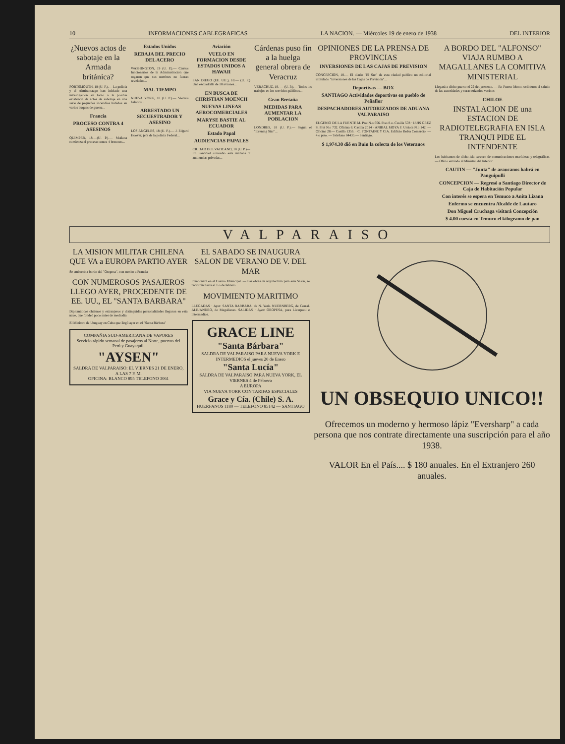10 INFORMACIONES CABLEGRAFICAS LA NACION. — Miércoles 19 de enero de 1938 DEL INTERIOR
¿Nuevos actos de sabotaje en la Armada británica?
PORTSMOUTH, 18 (U. P.).— La policía y el Almirantazgo han iniciado una investigación en torno a la posible existencia de actos de sabotaje en una serie de pequeños incendios habidos en varios buques de guerra...
Francia
PROCESO CONTRA 4 ASESINOS
QUIMPER, 18.—(U. P.).— Mañana comienza el proceso contra 4 bretones...
Estados Unidos
REBAJA DEL PRECIO DEL ACERO
WASHINGTON, 19 (U. P.).— Ciertos funcionarios de la Administración que rogaron que sus nombres no fueran revelados...
MAL TIEMPO
NUEVA YORK, 18 (U. P.).— Vientos helados...
ARRESTADO UN SECUESTRADOR Y ASESINO
LOS ANGELES, 18 (U. P.).— J. Edgard Hoover, jefe de la policía Federal...
Aviación
VUELO EN FORMACION DESDE ESTADOS UNIDOS A HAWAII
SAN DIEGO (EE. UU.), 18.— (U. P.) Una escuadrilla de 18 aviones...
EN BUSCA DE CHRISTIAN MOENCH
NUEVAS LINEAS AEROCOMERCIALES
MARYSE BASTIE AL ECUADOR
Estado Papal
AUDIENCIAS PAPALES
CIUDAD DEL VATICANO, 18 (U. P.)—Su Santidad concedió esta mañana 7 audiencias privadas...
Cárdenas puso fin a la huelga general obrera de Veracruz
VERACRUZ, 18. — (U. P.).— Todos los trabajos en los servicios públicos...
Gran Bretaña
MEDIDAS PARA AUMENTAR LA POBLACION
LONDRES, 18 (U. P.).— Según el "Evening Star"...
OPINIONES DE LA PRENSA DE PROVINCIAS
INVERSIONES DE LAS CAJAS DE PREVISION
CONCEPCION, 18.— El diario "El Sur" de esta ciudad publica un editorial intitulado "Inversiones de las Cajas de Previsión"...
Deportivas — BOX
SANTIAGO Actividades deportivas en pueblo de Peñaflor
DESPACHADORES AUTORIZADOS DE ADUANA VALPARAISO
EUGENIO DE LA FUENTE M. Prat N.o 656. Piso 8.o. Casilla 578 · LUIS GREZ S. Prat N.o 732. Oficina 8. Casilla 2014 · ANIBAL MOYA F. Urriola N.o 142. — Oficina 28.— Casilla 1356. · C. FONTAINE Y CIA. Edificio Bolsa Comercio. — 4.o piso. — Teléfono 84435.— Santiago.
$ 1,974.30 dió en Buin la colecta de los Veteranos
A BORDO DEL "ALFONSO" VIAJA RUMBO A MAGALLANES LA COMITIVA MINISTERIAL
Llegará a dicho puerto el 22 del presente. — En Puerto Montt recibieron el saludo de las autoridades y caracterizados vecinos
CHILOE
INSTALACION DE una ESTACION DE RADIOTELEGRAFIA EN ISLA TRANQUI PIDE EL INTENDENTE
Los habitantes de dicha isla carecen de comunicaciones marítimas y telegráficas. — Oficio enviado al Ministro del Interior
CAUTIN — "Junta" de araucanos habrá en Panguipulli
CONCEPCION — Regresó a Santiago Director de Caja de Habitación Popular
Con interés se espera en Temuco a Anita Lizana
Enfermo se encuentra Alcalde de Lautaro
Don Miguel Cruchaga visitará Concepción
$ 4.00 cuesta en Temuco el kilogramo de pan
VALPARAISO
LA MISION MILITAR CHILENA QUE VA a EUROPA PARTIO AYER
Se embarcó a bordo del "Oropesa", con rumbo a Francia
CON NUMEROSOS PASAJEROS LLEGO AYER, PROCEDENTE DE EE. UU., EL "SANTA BARBARA"
Diplomáticos chilenos y extranjeros y distinguidas personalidades llegaron en esta nave, que fondeó poco antes de mediodía
El Ministro de Uruguay en Cuba que llegó ayer en el "Santa Bárbara"
COMPAÑIA SUD-AMERICANA DE VAPORES
Servicio rápido semanal de pasajeros al Norte, puertos del Perú y Guayaquil.
"AYSEN"
SALDRA DE VALPARAISO: EL VIERNES 21 DE ENERO, A LAS 7 P. M.
OFICINA: BLANCO 895 TELEFONO 3061
EL SABADO SE INAUGURA SALON DE VERANO DE V. DEL MAR
Funcionará en el Casino Municipal. — Las obras de arquitectura para este Salón, se recibirán hasta el 1.o de febrero
MOVIMIENTO MARITIMO
LLEGADAS · Ayer: SANTA BARBARA, de N. York. NUERNBERG, de Corral. ALEJANDRO, de Magallanes. SALIDAS · Ayer: OROPESA, para Liverpool e intermedios.
GRACE LINE
"Santa Bárbara"
SALDRA DE VALPARAISO PARA NUEVA YORK E INTERMEDIOS el jueves 20 de Enero
"Santa Lucía"
SALDRA DE VALPARAISO PARA NUEVA YORK, EL VIERNES 4 de Febrero
A EUROPA
VIA NUEVA YORK CON TARIFAS ESPECIALES
Grace y Cía. (Chile) S. A.
HUERFANOS 1180 — TELEFONO 85142 — SANTIAGO
UN OBSEQUIO UNICO!!
Ofrecemos un moderno y hermoso lápiz "Eversharp" a cada persona que nos contrate directamente una suscripción para el año 1938.
VALOR En el País.... $ 180 anuales. En el Extranjero 260 anuales.